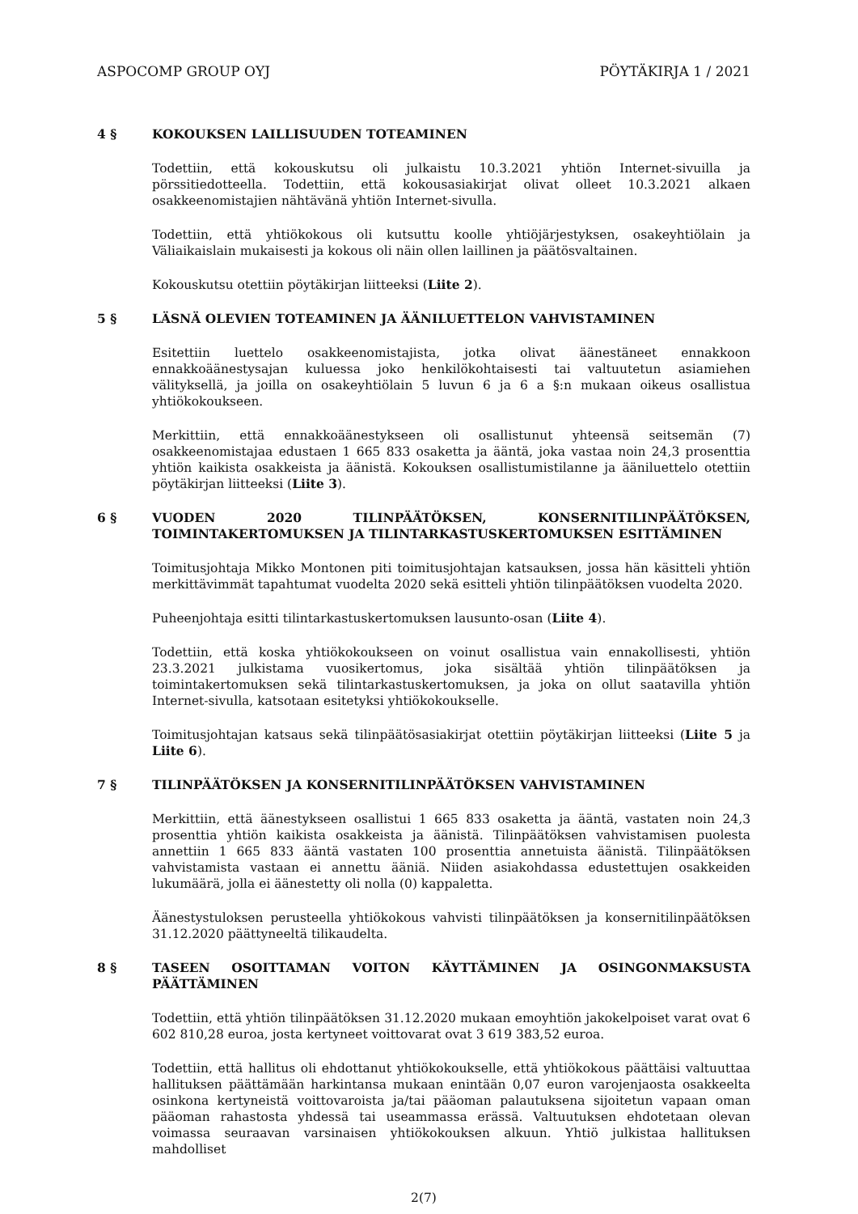ASPOCOMP GROUP OYJ PÖYTÄKIRJA 1 / 2021
4 § KOKOUKSEN LAILLISUUDEN TOTEAMINEN
Todettiin, että kokouskutsu oli julkaistu 10.3.2021 yhtiön Internet-sivuilla ja pörssitiedotteella. Todettiin, että kokousasiakirjat olivat olleet 10.3.2021 alkaen osakkeenomistajien nähtävänä yhtiön Internet-sivulla.
Todettiin, että yhtiökokous oli kutsuttu koolle yhtiöjärjestyksen, osakeyhtiölain ja Väliaikaislain mukaisesti ja kokous oli näin ollen laillinen ja päätösvaltainen.
Kokouskutsu otettiin pöytäkirjan liitteeksi (Liite 2).
5 § LÄSNÄ OLEVIEN TOTEAMINEN JA ÄÄNILUETTELON VAHVISTAMINEN
Esitettiin luettelo osakkeenomistajista, jotka olivat äänestäneet ennakkoon ennakkoäänestysajan kuluessa joko henkilökohtaisesti tai valtuutetun asiamiehen välityksellä, ja joilla on osakeyhtiölain 5 luvun 6 ja 6 a §:n mukaan oikeus osallistua yhtiökokoukseen.
Merkittiin, että ennakkoäänestykseen oli osallistunut yhteensä seitsemän (7) osakkeenomistajaa edustaen 1 665 833 osaketta ja ääntä, joka vastaa noin 24,3 prosenttia yhtiön kaikista osakkeista ja äänistä. Kokouksen osallistumistilanne ja ääniluettelo otettiin pöytäkirjan liitteeksi (Liite 3).
6 § VUODEN 2020 TILINPÄÄTÖKSEN, KONSERNITILINPÄÄTÖKSEN, TOIMINTAKERTOMUKSEN JA TILINTARKASTUSKERTOMUKSEN ESITTÄMINEN
Toimitusjohtaja Mikko Montonen piti toimitusjohtajan katsauksen, jossa hän käsitteli yhtiön merkittävimmät tapahtumat vuodelta 2020 sekä esitteli yhtiön tilinpäätöksen vuodelta 2020.
Puheenjohtaja esitti tilintarkastuskertomuksen lausunto-osan (Liite 4).
Todettiin, että koska yhtiökokoukseen on voinut osallistua vain ennakollisesti, yhtiön 23.3.2021 julkistama vuosikertomus, joka sisältää yhtiön tilinpäätöksen ja toimintakertomuksen sekä tilintarkastuskertomuksen, ja joka on ollut saatavilla yhtiön Internet-sivulla, katsotaan esitetyksi yhtiökokoukselle.
Toimitusjohtajan katsaus sekä tilinpäätösasiakirjat otettiin pöytäkirjan liitteeksi (Liite 5 ja Liite 6).
7 § TILINPÄÄTÖKSEN JA KONSERNITILINPÄÄTÖKSEN VAHVISTAMINEN
Merkittiin, että äänestykseen osallistui 1 665 833 osaketta ja ääntä, vastaten noin 24,3 prosenttia yhtiön kaikista osakkeista ja äänistä. Tilinpäätöksen vahvistamisen puolesta annettiin 1 665 833 ääntä vastaten 100 prosenttia annetuista äänistä. Tilinpäätöksen vahvistamista vastaan ei annettu ääniä. Niiden asiakohdassa edustettujen osakkeiden lukumäärä, jolla ei äänestetty oli nolla (0) kappaletta.
Äänestystuloksen perusteella yhtiökokous vahvisti tilinpäätöksen ja konsernitilinpäätöksen 31.12.2020 päättyneeltä tilikaudelta.
8 § TASEEN OSOITTAMAN VOITON KÄYTTÄMINEN JA OSINGONMAKSUSTA PÄÄTTÄMINEN
Todettiin, että yhtiön tilinpäätöksen 31.12.2020 mukaan emoyhtiön jakokelpoiset varat ovat 6 602 810,28 euroa, josta kertyneet voittovarat ovat 3 619 383,52 euroa.
Todettiin, että hallitus oli ehdottanut yhtiökokoukselle, että yhtiökokous päättäisi valtuuttaa hallituksen päättämään harkintansa mukaan enintään 0,07 euron varojenjaosta osakkeelta osinkona kertyneistä voittovaroista ja/tai pääoman palautuksena sijoitetun vapaan oman pääoman rahastosta yhdessä tai useammassa erässä. Valtuutuksen ehdotetaan olevan voimassa seuraavan varsinaisen yhtiökokouksen alkuun. Yhtiö julkistaa hallituksen mahdolliset
2(7)